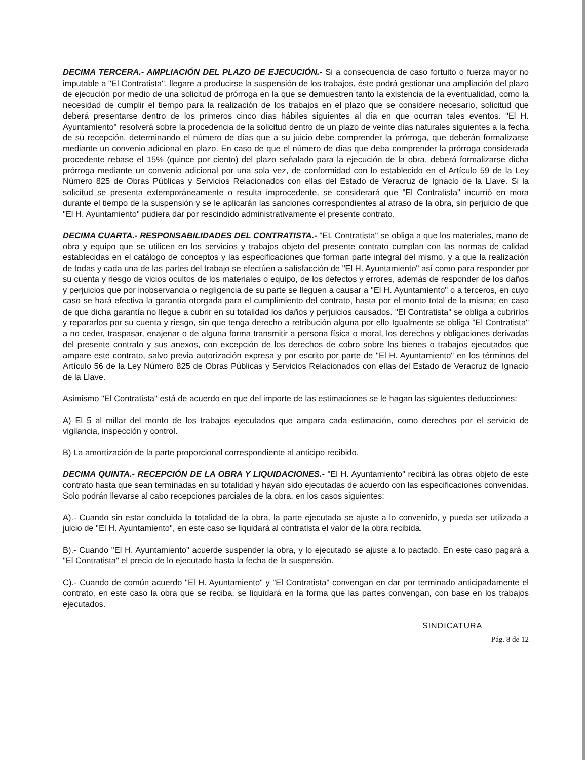DECIMA TERCERA.- AMPLIACIÓN DEL PLAZO DE EJECUCIÓN.- Si a consecuencia de caso fortuito o fuerza mayor no imputable a "El Contratista", llegare a producirse la suspensión de los trabajos, éste podrá gestionar una ampliación del plazo de ejecución por medio de una solicitud de prórroga en la que se demuestren tanto la existencia de la eventualidad, como la necesidad de cumplir el tiempo para la realización de los trabajos en el plazo que se considere necesario, solicitud que deberá presentarse dentro de los primeros cinco días hábiles siguientes al día en que ocurran tales eventos. "El H. Ayuntamiento" resolverá sobre la procedencia de la solicitud dentro de un plazo de veinte días naturales siguientes a la fecha de su recepción, determinando el número de días que a su juicio debe comprender la prórroga, que deberán formalizarse mediante un convenio adicional en plazo. En caso de que el número de días que deba comprender la prórroga considerada procedente rebase el 15% (quince por ciento) del plazo señalado para la ejecución de la obra, deberá formalizarse dicha prórroga mediante un convenio adicional por una sola vez, de conformidad con lo establecido en el Artículo 59 de la Ley Número 825 de Obras Públicas y Servicios Relacionados con ellas del Estado de Veracruz de Ignacio de la Llave. Si la solicitud se presenta extemporáneamente o resulta improcedente, se considerará que "El Contratista" incurrió en mora durante el tiempo de la suspensión y se le aplicarán las sanciones correspondientes al atraso de la obra, sin perjuicio de que "El H. Ayuntamiento" pudiera dar por rescindido administrativamente el presente contrato.
DECIMA CUARTA.- RESPONSABILIDADES DEL CONTRATISTA.- "EL Contratista" se obliga a que los materiales, mano de obra y equipo que se utilicen en los servicios y trabajos objeto del presente contrato cumplan con las normas de calidad establecidas en el catálogo de conceptos y las especificaciones que forman parte integral del mismo, y a que la realización de todas y cada una de las partes del trabajo se efectúen a satisfacción de "El H. Ayuntamiento" así como para responder por su cuenta y riesgo de vicios ocultos de los materiales o equipo, de los defectos y errores, además de responder de los daños y perjuicios que por inobservancia o negligencia de su parte se lleguen a causar a "El H. Ayuntamiento" o a terceros, en cuyo caso se hará efectiva la garantía otorgada para el cumplimiento del contrato, hasta por el monto total de la misma; en caso de que dicha garantía no llegue a cubrir en su totalidad los daños y perjuicios causados. "El Contratista" se obliga a cubrirlos y repararlos por su cuenta y riesgo, sin que tenga derecho a retribución alguna por ello Igualmente se obliga "El Contratista" a no ceder, traspasar, enajenar o de alguna forma transmitir a persona física o moral, los derechos y obligaciones derivadas del presente contrato y sus anexos, con excepción de los derechos de cobro sobre los bienes o trabajos ejecutados que ampare este contrato, salvo previa autorización expresa y por escrito por parte de "El H. Ayuntamiento" en los términos del Artículo 56 de la Ley Número 825 de Obras Públicas y Servicios Relacionados con ellas del Estado de Veracruz de Ignacio de la Llave.
Asimismo "El Contratista" está de acuerdo en que del importe de las estimaciones se le hagan las siguientes deducciones:
A) El 5 al millar del monto de los trabajos ejecutados que ampara cada estimación, como derechos por el servicio de vigilancia, inspección y control.
B) La amortización de la parte proporcional correspondiente al anticipo recibido.
DECIMA QUINTA.- RECEPCIÓN DE LA OBRA Y LIQUIDACIONES.- "El H. Ayuntamiento" recibirá las obras objeto de este contrato hasta que sean terminadas en su totalidad y hayan sido ejecutadas de acuerdo con las especificaciones convenidas. Solo podrán llevarse al cabo recepciones parciales de la obra, en los casos siguientes:
A).- Cuando sin estar concluida la totalidad de la obra, la parte ejecutada se ajuste a lo convenido, y pueda ser utilizada a juicio de "El H. Ayuntamiento", en este caso se liquidará al contratista el valor de la obra recibida.
B).- Cuando "El H. Ayuntamiento" acuerde suspender la obra, y lo ejecutado se ajuste a lo pactado. En este caso pagará a "El Contratista" el precio de lo ejecutado hasta la fecha de la suspensión.
C).- Cuando de común acuerdo "El H. Ayuntamiento" y "El Contratista" convengan en dar por terminado anticipadamente el contrato, en este caso la obra que se reciba, se liquidará en la forma que las partes convengan, con base en los trabajos ejecutados.
SINDICATURA
Pág. 8 de 12